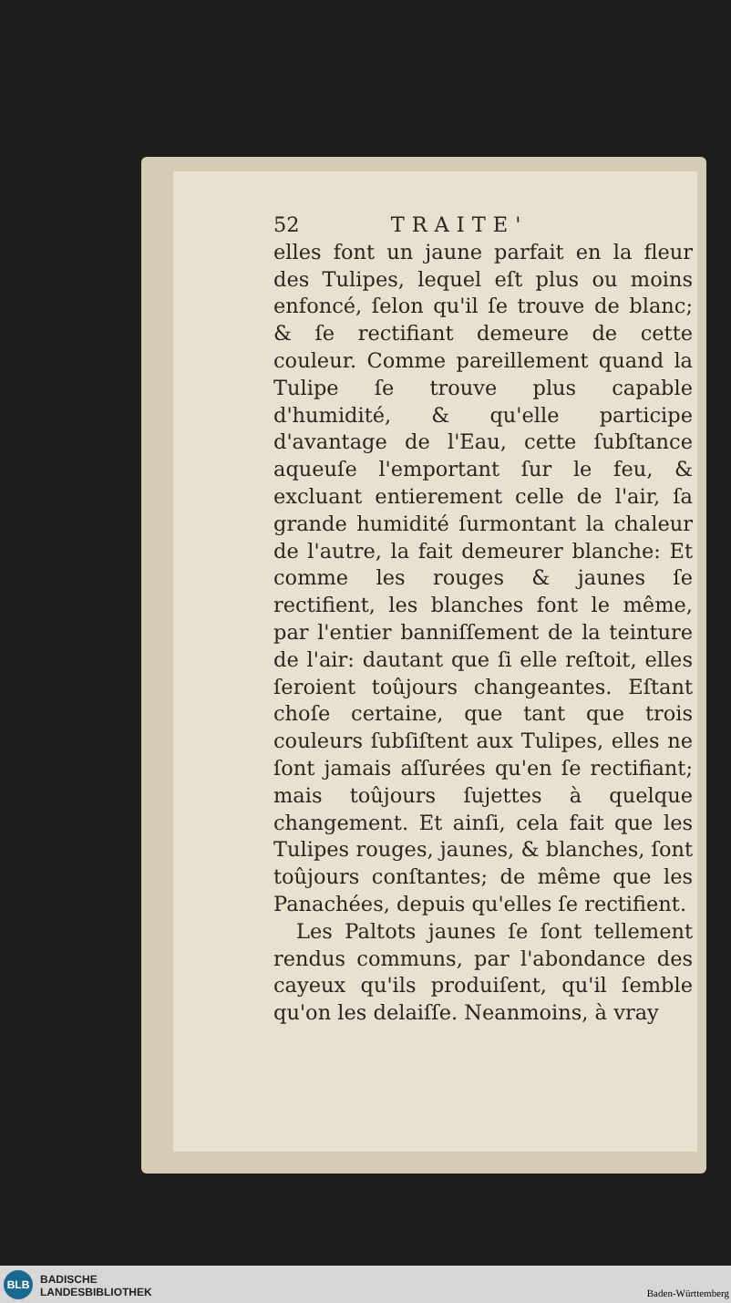52 TRAITE'
elles font un jaune parfait en la fleur des Tulipes, lequel eſt plus ou moins enfoncé, ſelon qu'il ſe trouve de blanc; & ſe rectifiant demeure de cette couleur. Comme pareillement quand la Tulipe ſe trouve plus capable d'humidité, & qu'elle participe d'avantage de l'Eau, cette ſubſtance aqueuſe l'emportant ſur le feu, & excluant entierement celle de l'air, ſa grande humidité ſurmontant la chaleur de l'autre, la fait demeurer blanche: Et comme les rouges & jaunes ſe rectifient, les blanches font le même, par l'entier banniſſement de la teinture de l'air: dautant que ſi elle reſtoit, elles ſeroient toûjours changeantes. Eſtant choſe certaine, que tant que trois couleurs ſubſiſtent aux Tulipes, elles ne ſont jamais aſſurées qu'en ſe rectifiant; mais toûjours ſujettes à quelque changement. Et ainſi, cela fait que les Tulipes rouges, jaunes, & blanches, ſont toûjours conſtantes; de même que les Panachées, depuis qu'elles ſe rectifient.
Les Paltots jaunes ſe ſont tellement rendus communs, par l'abondance des cayeux qu'ils produiſent, qu'il ſemble qu'on les delaiſſe. Neanmoins, à vray
BLB
BADISCHE
LANDESBIBLIOTHEK
Baden-Württemberg